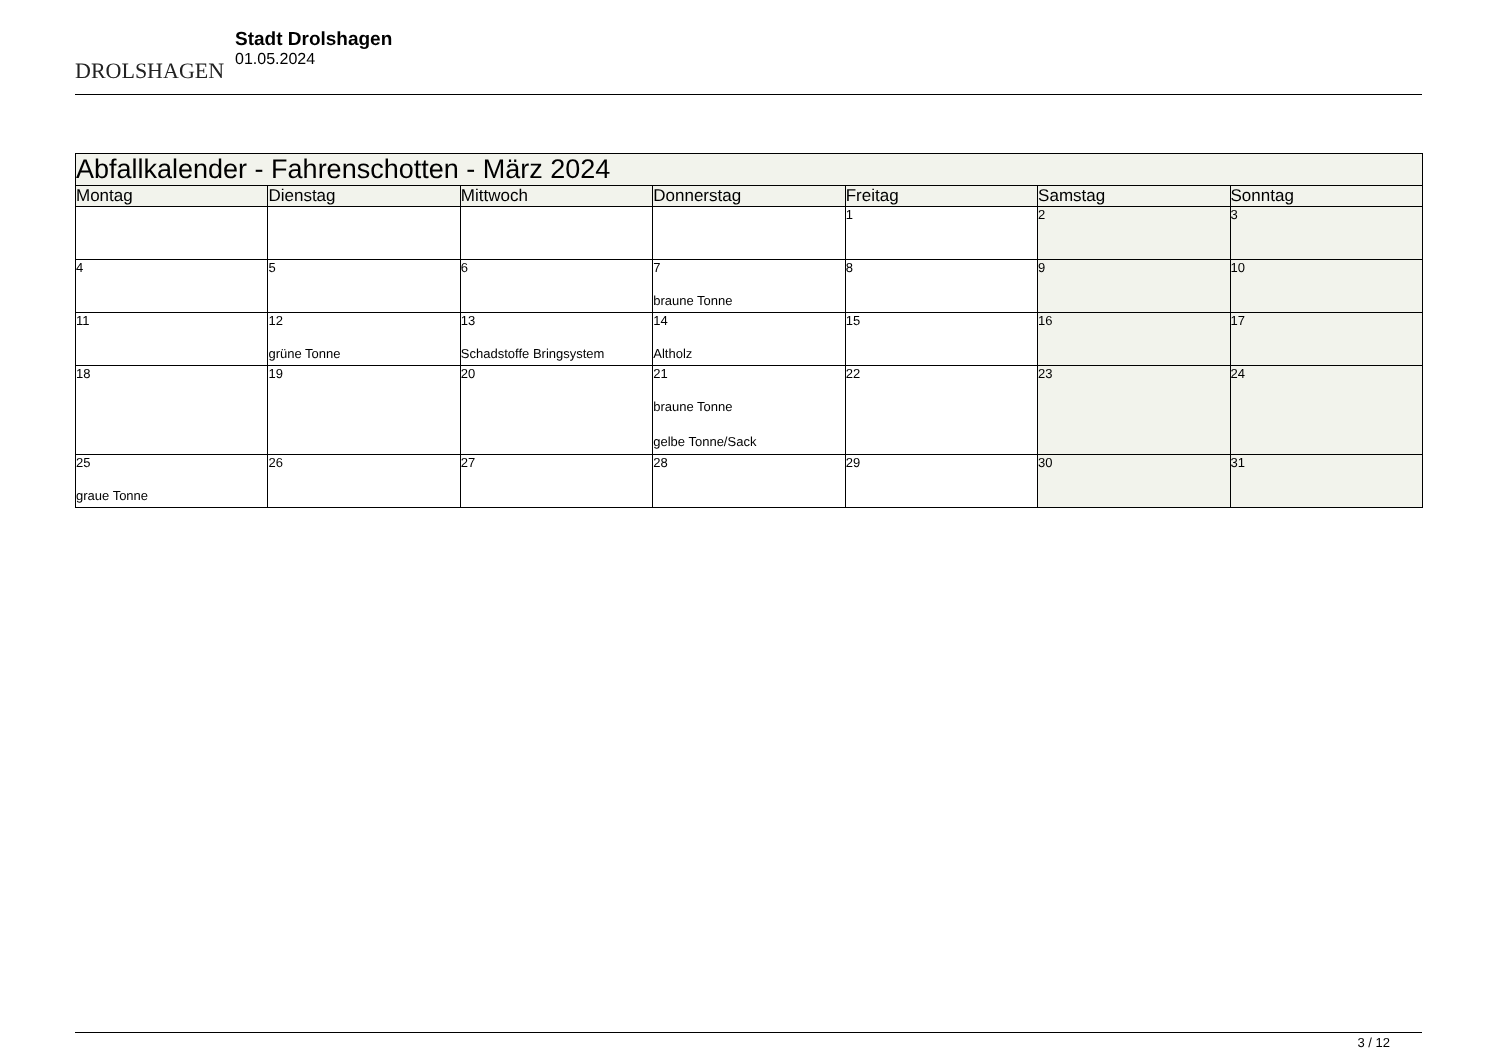DROLSHAGEN
Stadt Drolshagen
01.05.2024
| Abfallkalender - Fahrenschotten - März 2024 | | | | | | |
| Montag | Dienstag | Mittwoch | Donnerstag | Freitag | Samstag | Sonntag |
| | | | | 1 | 2 | 3 |
| 4 | 5 | 6 | 7 braune Tonne | 8 | 9 | 10 |
| 11 | 12 grüne Tonne | 13 Schadstoffe Bringsystem | 14 Altholz | 15 | 16 | 17 |
| 18 | 19 | 20 | 21 braune Tonne gelbe Tonne/Sack | 22 | 23 | 24 |
| 25 graue Tonne | 26 | 27 | 28 | 29 | 30 | 31 |
3 / 12